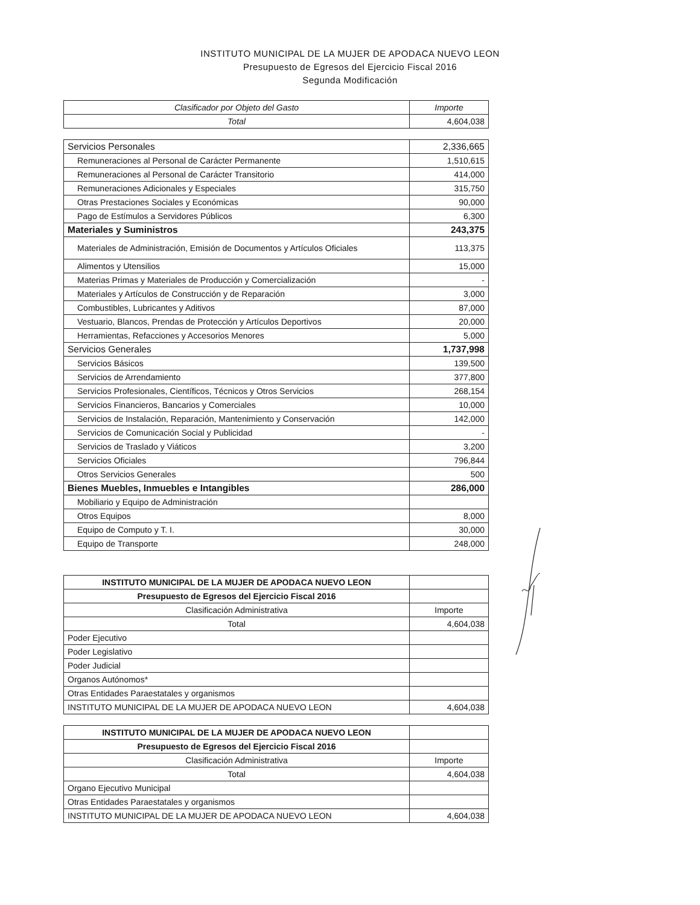INSTITUTO MUNICIPAL DE LA MUJER DE APODACA NUEVO LEON
Presupuesto de Egresos del Ejercicio Fiscal 2016
Segunda Modificación
| Clasificador por Objeto del Gasto | Importe |
| Total | 4,604,038 |
| Servicios Personales | 2,336,665 |
| Remuneraciones al Personal de Carácter Permanente | 1,510,615 |
| Remuneraciones al Personal de Carácter Transitorio | 414,000 |
| Remuneraciones Adicionales y Especiales | 315,750 |
| Otras Prestaciones Sociales y Económicas | 90,000 |
| Pago de Estímulos a Servidores Públicos | 6,300 |
| Materiales y Suministros | 243,375 |
| Materiales de Administración, Emisión de Documentos y Artículos Oficiales | 113,375 |
| Alimentos y Utensilios | 15,000 |
| Materias Primas y Materiales de Producción y Comercialización | - |
| Materiales y Artículos de Construcción y de Reparación | 3,000 |
| Combustibles, Lubricantes y Aditivos | 87,000 |
| Vestuario, Blancos, Prendas de Protección y Artículos Deportivos | 20,000 |
| Herramientas, Refacciones y Accesorios Menores | 5,000 |
| Servicios Generales | 1,737,998 |
| Servicios Básicos | 139,500 |
| Servicios de Arrendamiento | 377,800 |
| Servicios Profesionales, Científicos, Técnicos y Otros Servicios | 268,154 |
| Servicios Financieros, Bancarios y Comerciales | 10,000 |
| Servicios de Instalación, Reparación, Mantenimiento y Conservación | 142,000 |
| Servicios de Comunicación Social y Publicidad | - |
| Servicios de Traslado y Viáticos | 3,200 |
| Servicios Oficiales | 796,844 |
| Otros Servicios Generales | 500 |
| Bienes Muebles, Inmuebles e Intangibles | 286,000 |
| Mobiliario y Equipo de Administración | |
| Otros Equipos | 8,000 |
| Equipo de Computo y T. I. | 30,000 |
| Equipo de Transporte | 248,000 |
| INSTITUTO MUNICIPAL DE LA MUJER DE APODACA NUEVO LEON | |
| Presupuesto de Egresos del Ejercicio Fiscal 2016 | |
| Clasificación Administrativa | Importe |
| Total | 4,604,038 |
| Poder Ejecutivo | |
| Poder Legislativo | |
| Poder Judicial | |
| Organos Autónomos* | |
| Otras Entidades Paraestatales y organismos | |
| INSTITUTO MUNICIPAL DE LA MUJER DE APODACA NUEVO LEON | 4,604,038 |
| INSTITUTO MUNICIPAL DE LA MUJER DE APODACA NUEVO LEON | |
| Presupuesto de Egresos del Ejercicio Fiscal 2016 | |
| Clasificación Administrativa | Importe |
| Total | 4,604,038 |
| Organo Ejecutivo Municipal | |
| Otras Entidades Paraestatales y organismos | |
| INSTITUTO MUNICIPAL DE LA MUJER DE APODACA NUEVO LEON | 4,604,038 |